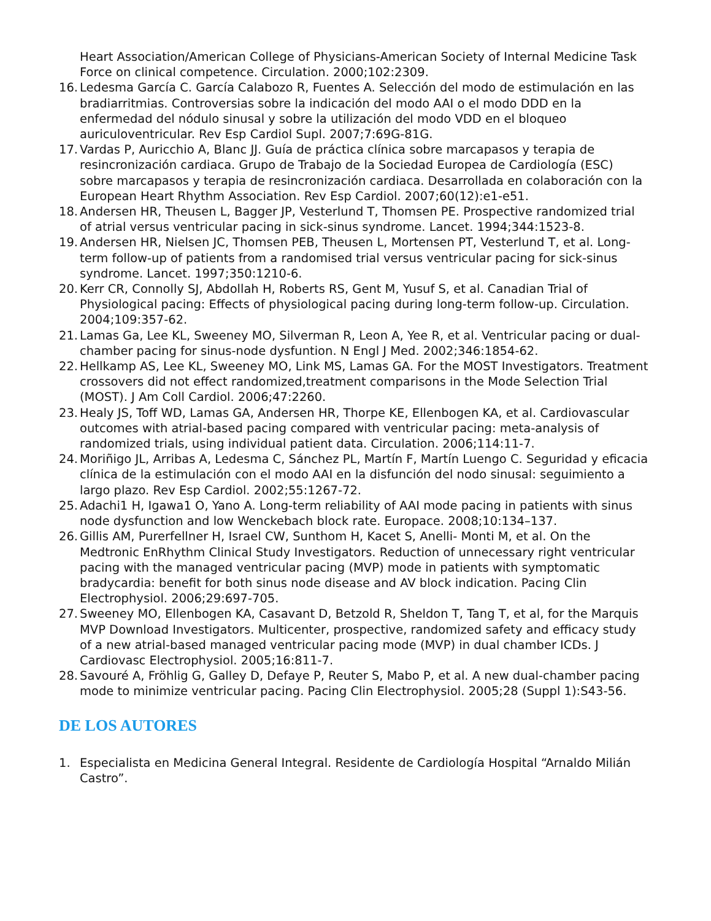Heart Association/American College of Physicians-American Society of Internal Medicine Task Force on clinical competence. Circulation. 2000;102:2309.
16.
Ledesma García C. García Calabozo R, Fuentes A. Selección del modo de estimulación en las bradiarritmias. Controversias sobre la indicación del modo AAI o el modo DDD en la enfermedad del nódulo sinusal y sobre la utilización del modo VDD en el bloqueo auriculoventricular. Rev Esp Cardiol Supl. 2007;7:69G-81G.
17.
Vardas P, Auricchio A, Blanc JJ. Guía de práctica clínica sobre marcapasos y terapia de resincronización cardiaca. Grupo de Trabajo de la Sociedad Europea de Cardiología (ESC) sobre marcapasos y terapia de resincronización cardiaca. Desarrollada en colaboración con la European Heart Rhythm Association. Rev Esp Cardiol. 2007;60(12):e1-e51.
18.
Andersen HR, Theusen L, Bagger JP, Vesterlund T, Thomsen PE. Prospective randomized trial of atrial versus ventricular pacing in sick-sinus syndrome. Lancet. 1994;344:1523-8.
19.
Andersen HR, Nielsen JC, Thomsen PEB, Theusen L, Mortensen PT, Vesterlund T, et al. Long-term follow-up of patients from a randomised trial versus ventricular pacing for sick-sinus syndrome. Lancet. 1997;350:1210-6.
20.
Kerr CR, Connolly SJ, Abdollah H, Roberts RS, Gent M, Yusuf S, et al. Canadian Trial of Physiological pacing: Effects of physiological pacing during long-term follow-up. Circulation. 2004;109:357-62.
21.
Lamas Ga, Lee KL, Sweeney MO, Silverman R, Leon A, Yee R, et al. Ventricular pacing or dual-chamber pacing for sinus-node dysfuntion. N Engl J Med. 2002;346:1854-62.
22.
Hellkamp AS, Lee KL, Sweeney MO, Link MS, Lamas GA. For the MOST Investigators. Treatment crossovers did not effect randomized,treatment comparisons in the Mode Selection Trial (MOST). J Am Coll Cardiol. 2006;47:2260.
23.
Healy JS, Toff WD, Lamas GA, Andersen HR, Thorpe KE, Ellenbogen KA, et al. Cardiovascular outcomes with atrial-based pacing compared with ventricular pacing: meta-analysis of randomized trials, using individual patient data. Circulation. 2006;114:11-7.
24.
Moriñigo JL, Arribas A, Ledesma C, Sánchez PL, Martín F, Martín Luengo C. Seguridad y eficacia clínica de la estimulación con el modo AAI en la disfunción del nodo sinusal: seguimiento a largo plazo. Rev Esp Cardiol. 2002;55:1267-72.
25.
Adachi1 H, Igawa1 O, Yano A. Long-term reliability of AAI mode pacing in patients with sinus node dysfunction and low Wenckebach block rate. Europace. 2008;10:134–137.
26.
Gillis AM, Purerfellner H, Israel CW, Sunthom H, Kacet S, Anelli- Monti M, et al. On the Medtronic EnRhythm Clinical Study Investigators. Reduction of unnecessary right ventricular pacing with the managed ventricular pacing (MVP) mode in patients with symptomatic bradycardia: benefit for both sinus node disease and AV block indication. Pacing Clin Electrophysiol. 2006;29:697-705.
27.
Sweeney MO, Ellenbogen KA, Casavant D, Betzold R, Sheldon T, Tang T, et al, for the Marquis MVP Download Investigators. Multicenter, prospective, randomized safety and efficacy study of a new atrial-based managed ventricular pacing mode (MVP) in dual chamber ICDs. J Cardiovasc Electrophysiol. 2005;16:811-7.
28.
Savouré A, Fröhlig G, Galley D, Defaye P, Reuter S, Mabo P, et al. A new dual-chamber pacing mode to minimize ventricular pacing. Pacing Clin Electrophysiol. 2005;28 (Suppl 1):S43-56.
DE LOS AUTORES
1. Especialista en Medicina General Integral. Residente de Cardiología Hospital “Arnaldo Milián Castro”.